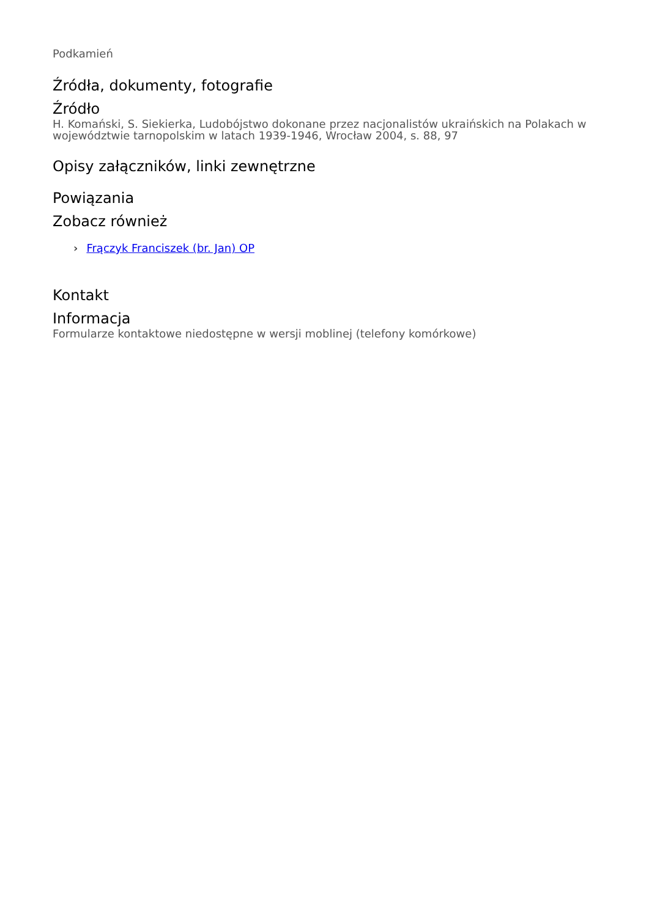Podkamień
Źródła, dokumenty, fotografie
Źródło
H. Komański, S. Siekierka, Ludobójstwo dokonane przez nacjonalistów ukraińskich na Polakach w województwie tarnopolskim w latach 1939-1946, Wrocław 2004, s. 88, 97
Opisy załączników, linki zewnętrzne
Powiązania
Zobacz również
› Frączyk Franciszek (br. Jan) OP
Kontakt
Informacja
Formularze kontaktowe niedostępne w wersji moblinej (telefony komórkowe)